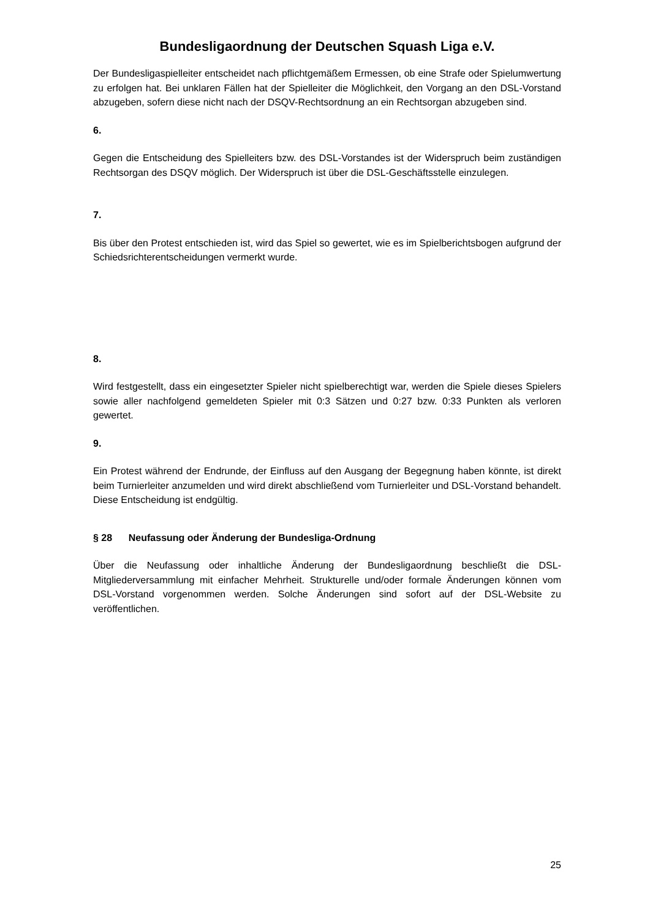Bundesligaordnung der Deutschen Squash Liga e.V.
Der Bundesligaspielleiter entscheidet nach pflichtgemäßem Ermessen, ob eine Strafe oder Spielumwertung zu erfolgen hat. Bei unklaren Fällen hat der Spielleiter die Möglichkeit, den Vorgang an den DSL-Vorstand abzugeben, sofern diese nicht nach der DSQV-Rechtsordnung an ein Rechtsorgan abzugeben sind.
6.
Gegen die Entscheidung des Spielleiters bzw. des DSL-Vorstandes ist der Widerspruch beim zuständigen Rechtsorgan des DSQV möglich. Der Widerspruch ist über die DSL-Geschäftsstelle einzulegen.
7.
Bis über den Protest entschieden ist, wird das Spiel so gewertet, wie es im Spielberichtsbogen aufgrund der Schiedsrichterentscheidungen vermerkt wurde.
8.
Wird festgestellt, dass ein eingesetzter Spieler nicht spielberechtigt war, werden die Spiele dieses Spielers sowie aller nachfolgend gemeldeten Spieler mit 0:3 Sätzen und 0:27 bzw. 0:33 Punkten als verloren gewertet.
9.
Ein Protest während der Endrunde, der Einfluss auf den Ausgang der Begegnung haben könnte, ist direkt beim Turnierleiter anzumelden und wird direkt abschließend vom Turnierleiter und DSL-Vorstand behandelt. Diese Entscheidung ist endgültig.
§ 28 Neufassung oder Änderung der Bundesliga-Ordnung
Über die Neufassung oder inhaltliche Änderung der Bundesligaordnung beschließt die DSL-Mitgliederversammlung mit einfacher Mehrheit. Strukturelle und/oder formale Änderungen können vom DSL-Vorstand vorgenommen werden. Solche Änderungen sind sofort auf der DSL-Website zu veröffentlichen.
25